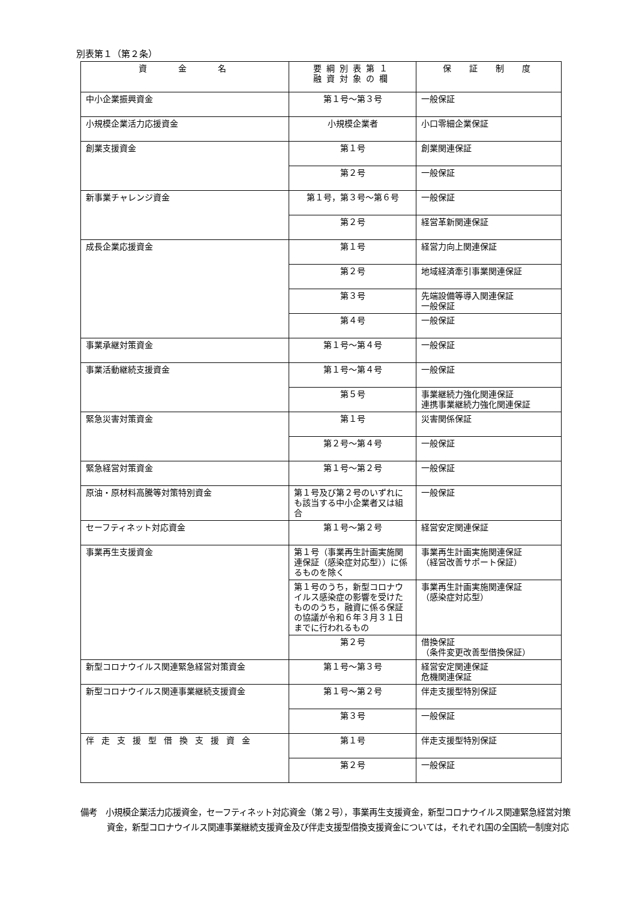別表第１（第２条）
| 資 金 名 | 要綱別表第１ 融資対象の欄 | 保 証 制 度 |
| --- | --- | --- |
| 中小企業振興資金 | 第１号～第３号 | 一般保証 |
| 小規模企業活力応援資金 | 小規模企業者 | 小口零細企業保証 |
| 創業支援資金 | 第１号 | 創業関連保証 |
| | 第２号 | 一般保証 |
| 新事業チャレンジ資金 | 第１号，第３号～第６号 | 一般保証 |
| | 第２号 | 経営革新関連保証 |
| 成長企業応援資金 | 第１号 | 経営力向上関連保証 |
| | 第２号 | 地域経済牽引事業関連保証 |
| | 第３号 | 先端設備等導入関連保証 一般保証 |
| | 第４号 | 一般保証 |
| 事業承継対策資金 | 第１号～第４号 | 一般保証 |
| 事業活動継続支援資金 | 第１号～第４号 | 一般保証 |
| | 第５号 | 事業継続力強化関連保証 連携事業継続力強化関連保証 |
| 緊急災害対策資金 | 第１号 | 災害関係保証 |
| | 第２号～第４号 | 一般保証 |
| 緊急経営対策資金 | 第１号～第２号 | 一般保証 |
| 原油・原材料高騰等対策特別資金 | 第１号及び第２号のいずれにも該当する中小企業者又は組合 | 一般保証 |
| セーフティネット対応資金 | 第１号～第２号 | 経営安定関連保証 |
| 事業再生支援資金 | 第１号（事業再生計画実施関連保証（感染症対応型））に係るものを除く | 事業再生計画実施関連保証 （経営改善サポート保証） |
| | 第１号のうち，新型コロナウイルス感染症の影響を受けたもののうち，融資に係る保証の協議が令和６年３月３１日までに行われるもの | 事業再生計画実施関連保証 （感染症対応型） |
| | 第２号 | 借換保証 （条件変更改善型借換保証） |
| 新型コロナウイルス関連緊急経営対策資金 | 第１号～第３号 | 経営安定関連保証 危機関連保証 |
| 新型コロナウイルス関連事業継続支援資金 | 第１号～第２号 | 伴走支援型特別保証 |
| | 第３号 | 一般保証 |
| 伴走支援型借換支援資金 | 第１号 | 伴走支援型特別保証 |
| | 第２号 | 一般保証 |
備考　小規模企業活力応援資金，セーフティネット対応資金（第２号），事業再生支援資金，新型コロナウイルス関連緊急経営対策資金，新型コロナウイルス関連事業継続支援資金及び伴走支援型借換支援資金については，それぞれ国の全国統一制度対応